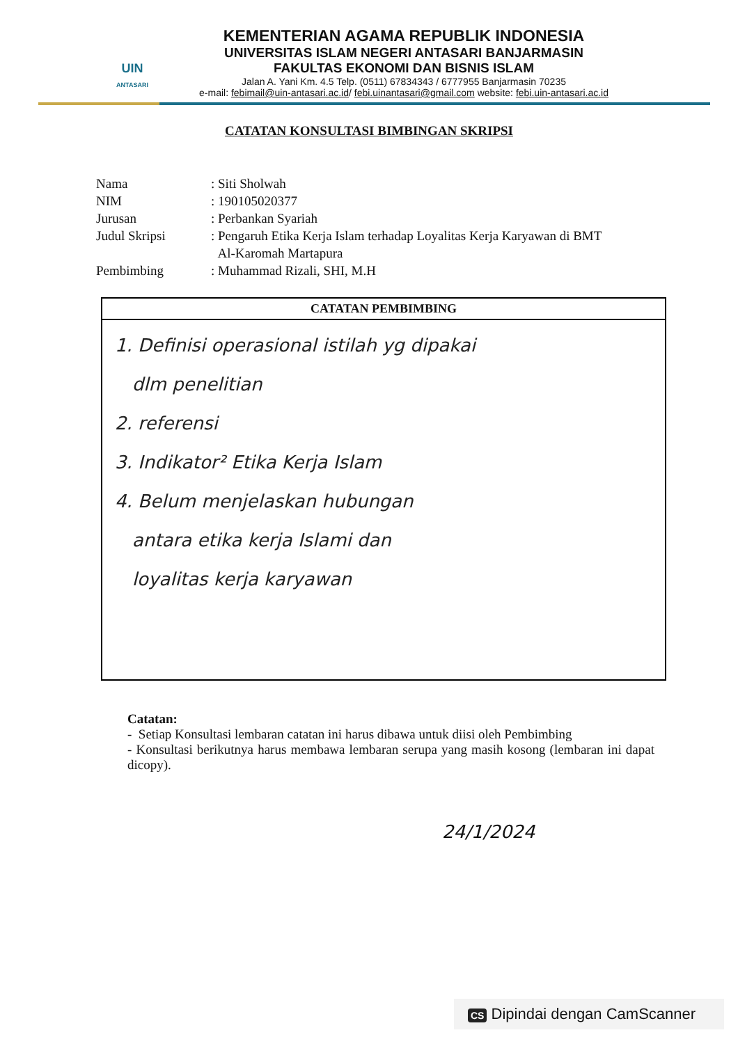UIN
ANTASARI
KEMENTERIAN AGAMA REPUBLIK INDONESIA
UNIVERSITAS ISLAM NEGERI ANTASARI BANJARMASIN
FAKULTAS EKONOMI DAN BISNIS ISLAM
Jalan A. Yani Km. 4.5 Telp. (0511) 67834343 / 6777955 Banjarmasin 70235
e-mail: febimail@uin-antasari.ac.id/ febi.uinantasari@gmail.com website: febi.uin-antasari.ac.id
CATATAN KONSULTASI BIMBINGAN SKRIPSI
| Nama | : Siti Sholwah |
| NIM | : 190105020377 |
| Jurusan | : Perbankan Syariah |
| Judul Skripsi | : Pengaruh Etika Kerja Islam terhadap Loyalitas Kerja Karyawan di BMT Al-Karomah Martapura |
| Pembimbing | : Muhammad Rizali, SHI, M.H |
CATATAN PEMBIMBING
1. Definisi operasional istilah yg dipakai
dlm penelitian
2. referensi
3. Indikator² Etika Kerja Islam
4. Belum menjelaskan hubungan
antara etika kerja Islami dan
loyalitas kerja karyawan
Catatan:
- Setiap Konsultasi lembaran catatan ini harus dibawa untuk diisi oleh Pembimbing
- Konsultasi berikutnya harus membawa lembaran serupa yang masih kosong (lembaran ini dapat dicopy).
24/1/2024
CS Dipindai dengan CamScanner